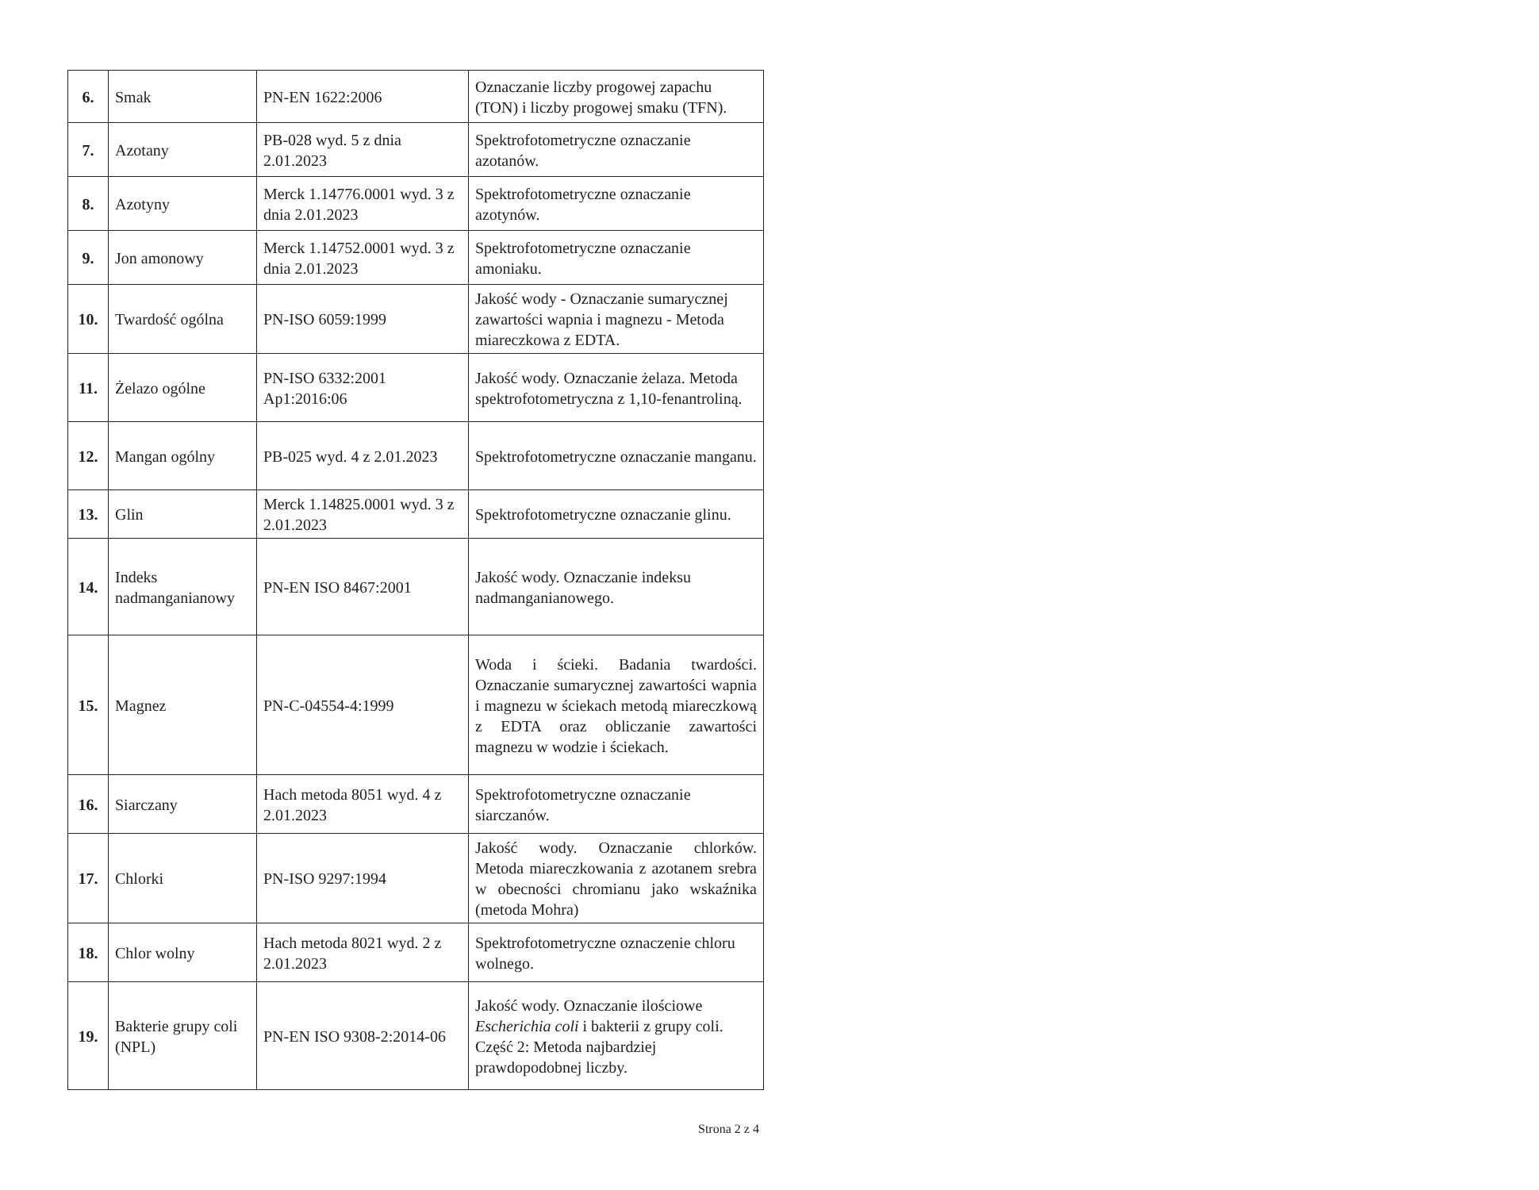| 6. | Smak | PN-EN 1622:2006 | Oznaczanie liczby progowej zapachu (TON) i liczby progowej smaku (TFN). |
| 7. | Azotany | PB-028 wyd. 5 z dnia 2.01.2023 | Spektrofotometryczne oznaczanie azotanów. |
| 8. | Azotyny | Merck 1.14776.0001 wyd. 3 z dnia 2.01.2023 | Spektrofotometryczne oznaczanie azotynów. |
| 9. | Jon amonowy | Merck 1.14752.0001 wyd. 3 z dnia 2.01.2023 | Spektrofotometryczne oznaczanie amoniaku. |
| 10. | Twardość ogólna | PN-ISO 6059:1999 | Jakość wody - Oznaczanie sumarycznej zawartości wapnia i magnezu - Metoda miareczkowa z EDTA. |
| 11. | Żelazo ogólne | PN-ISO 6332:2001 Ap1:2016:06 | Jakość wody. Oznaczanie żelaza. Metoda spektrofotometryczna z 1,10-fenantroliną. |
| 12. | Mangan ogólny | PB-025 wyd. 4 z 2.01.2023 | Spektrofotometryczne oznaczanie manganu. |
| 13. | Glin | Merck 1.14825.0001 wyd. 3 z 2.01.2023 | Spektrofotometryczne oznaczanie glinu. |
| 14. | Indeks nadmanganianowy | PN-EN ISO 8467:2001 | Jakość wody. Oznaczanie indeksu nadmanganianowego. |
| 15. | Magnez | PN-C-04554-4:1999 | Woda i ścieki. Badania twardości. Oznaczanie sumarycznej zawartości wapnia i magnezu w ściekach metodą miareczkową z EDTA oraz obliczanie zawartości magnezu w wodzie i ściekach. |
| 16. | Siarczany | Hach metoda 8051 wyd. 4 z 2.01.2023 | Spektrofotometryczne oznaczanie siarczanów. |
| 17. | Chlorki | PN-ISO 9297:1994 | Jakość wody. Oznaczanie chlorków. Metoda miareczkowania z azotanem srebra w obecności chromianu jako wskaźnika (metoda Mohra) |
| 18. | Chlor wolny | Hach metoda 8021 wyd. 2 z 2.01.2023 | Spektrofotometryczne oznaczenie chloru wolnego. |
| 19. | Bakterie grupy coli (NPL) | PN-EN ISO 9308-2:2014-06 | Jakość wody. Oznaczanie ilościowe Escherichia coli i bakterii z grupy coli. Część 2: Metoda najbardziej prawdopodobnej liczby. |
Strona 2 z 4